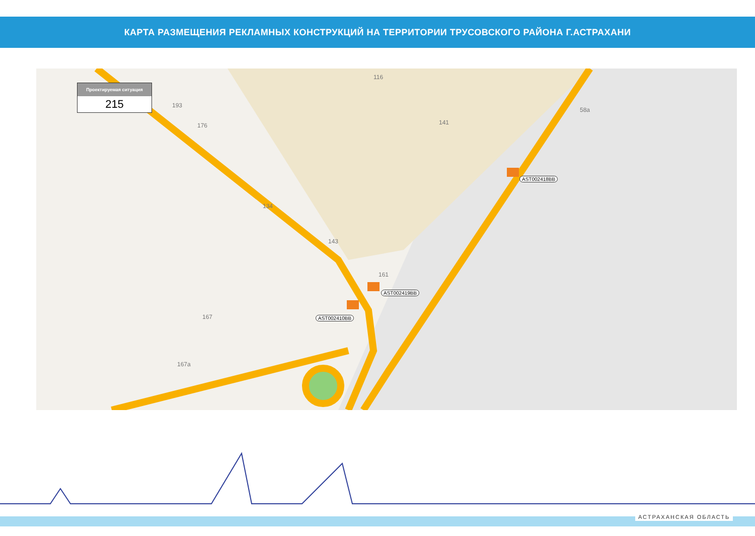КАРТА РАЗМЕЩЕНИЯ РЕКЛАМНЫХ КОНСТРУКЦИЙ НА ТЕРРИТОРИИ ТРУСОВСКОГО РАЙОНА Г.АСТРАХАНИ
Проектируемая ситуация
215
193
176
116
141
143
161
134
58а
167
167а
AST002418BB
AST002419BB
AST002410BB
АСТРАХАНСКАЯ ОБЛАСТЬ